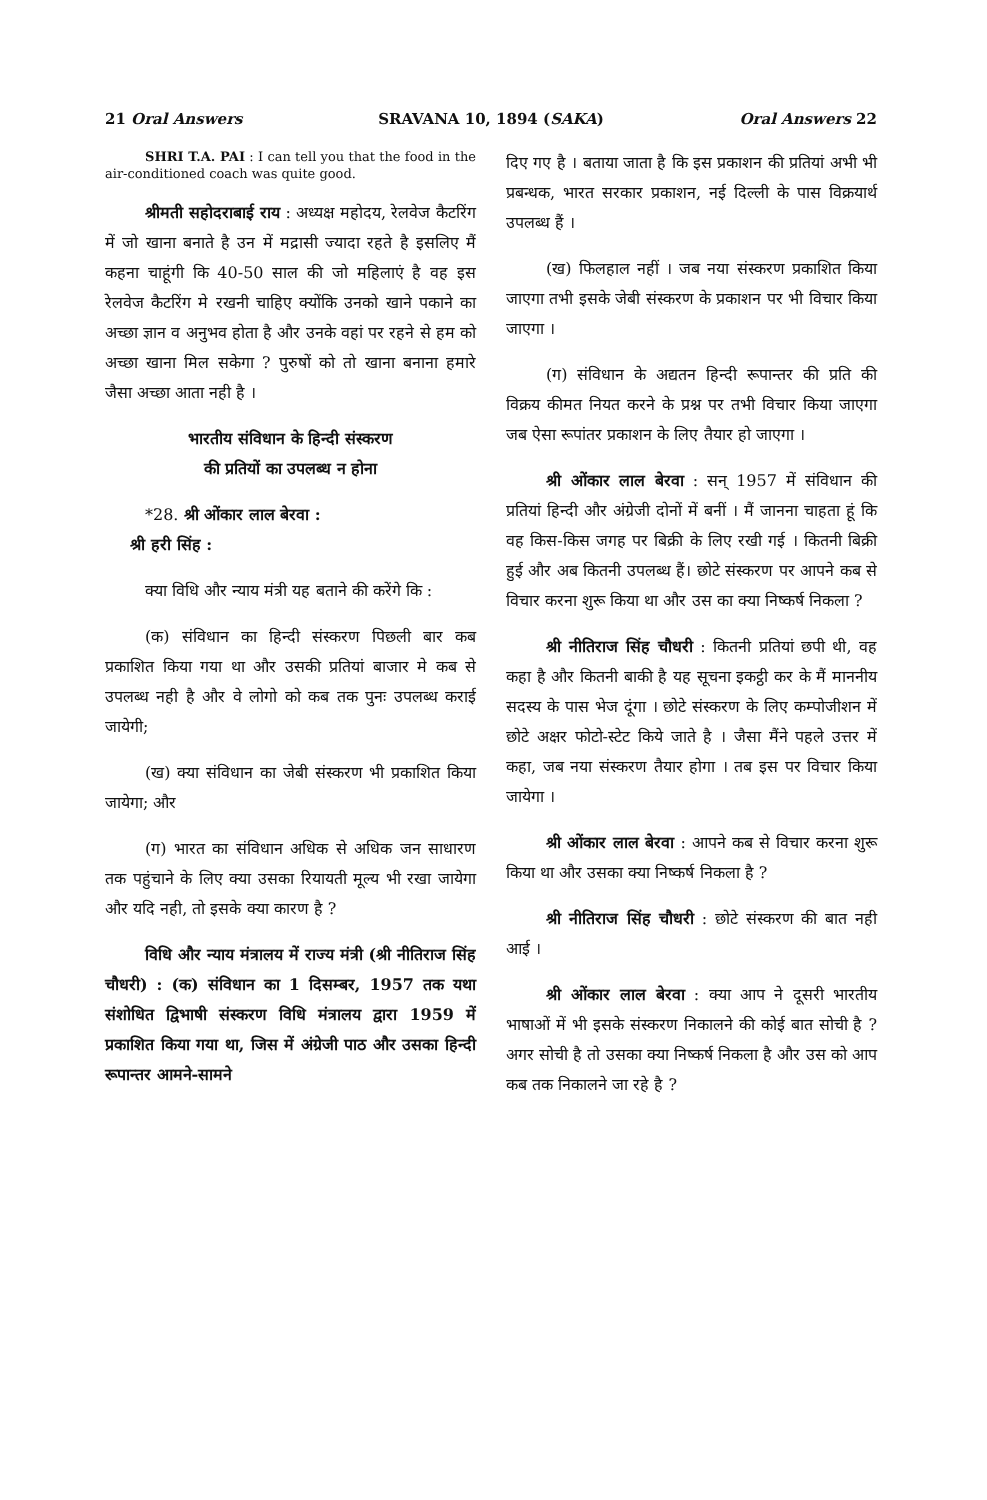21 Oral Answers SRAVANA 10, 1894 (SAKA) Oral Answers 22
SHRI T.A. PAI : I can tell you that the food in the air-conditioned coach was quite good.
श्रीमती सहोदराबाई राय : अध्यक्ष महोदय, रेलवेज कैटरिंग में जो खाना बनाते है उन में मद्रासी ज्यादा रहते है इसलिए मैं कहना चाहूंगी कि 40-50 साल की जो महिलाएं है वह इस रेलवेज कैटरिंग मे रखनी चाहिए क्योंकि उनको खाने पकाने का अच्छा ज्ञान व अनुभव होता है और उनके वहां पर रहने से हम को अच्छा खाना मिल सकेगा ? पुरुषों को तो खाना बनाना हमारे जैसा अच्छा आता नही है ।
भारतीय संविधान के हिन्दी संस्करण
की प्रतियों का उपलब्ध न होना
*28. श्री ओंकार लाल बेरवा :
श्री हरी सिंह :
क्या विधि और न्याय मंत्री यह बताने की करेंगे कि :
(क) संविधान का हिन्दी संस्करण पिछली बार कब प्रकाशित किया गया था और उसकी प्रतियां बाजार मे कब से उपलब्ध नही है और वे लोगो को कब तक पुनः उपलब्ध कराई जायेगी;
(ख) क्या संविधान का जेबी संस्करण भी प्रकाशित किया जायेगा; और
(ग) भारत का संविधान अधिक से अधिक जन साधारण तक पहुंचाने के लिए क्या उसका रियायती मूल्य भी रखा जायेगा और यदि नही, तो इसके क्या कारण है ?
विधि और न्याय मंत्रालय में राज्य मंत्री (श्री नीतिराज सिंह चौधरी) : (क) संविधान का 1 दिसम्बर, 1957 तक यथा संशोधित द्विभाषी संस्करण विधि मंत्रालय द्वारा 1959 में प्रकाशित किया गया था, जिस में अंग्रेजी पाठ और उसका हिन्दी रूपान्तर आमने-सामने
दिए गए है । बताया जाता है कि इस प्रकाशन की प्रतियां अभी भी प्रबन्धक, भारत सरकार प्रकाशन, नई दिल्ली के पास विक्रयार्थ उपलब्ध हैं ।
(ख) फिलहाल नहीं । जब नया संस्करण प्रकाशित किया जाएगा तभी इसके जेबी संस्करण के प्रकाशन पर भी विचार किया जाएगा ।
(ग) संविधान के अद्यतन हिन्दी रूपान्तर की प्रति की विक्रय कीमत नियत करने के प्रश्न पर तभी विचार किया जाएगा जब ऐसा रूपांतर प्रकाशन के लिए तैयार हो जाएगा ।
श्री ओंकार लाल बेरवा : सन् 1957 में संविधान की प्रतियां हिन्दी और अंग्रेजी दोनों में बनीं । मैं जानना चाहता हूं कि वह किस-किस जगह पर बिक्री के लिए रखी गई । कितनी बिक्री हुई और अब कितनी उपलब्ध हैं। छोटे संस्करण पर आपने कब से विचार करना शुरू किया था और उस का क्या निष्कर्ष निकला ?
श्री नीतिराज सिंह चौधरी : कितनी प्रतियां छपी थी, वह कहा है और कितनी बाकी है यह सूचना इकट्ठी कर के मैं माननीय सदस्य के पास भेज दूंगा । छोटे संस्करण के लिए कम्पोजीशन में छोटे अक्षर फोटो-स्टेट किये जाते है । जैसा मैंने पहले उत्तर में कहा, जब नया संस्करण तैयार होगा । तब इस पर विचार किया जायेगा ।
श्री ओंकार लाल बेरवा : आपने कब से विचार करना शुरू किया था और उसका क्या निष्कर्ष निकला है ?
श्री नीतिराज सिंह चौधरी : छोटे संस्करण की बात नही आई ।
श्री ओंकार लाल बेरवा : क्या आप ने दूसरी भारतीय भाषाओं में भी इसके संस्करण निकालने की कोई बात सोची है ? अगर सोची है तो उसका क्या निष्कर्ष निकला है और उस को आप कब तक निकालने जा रहे है ?